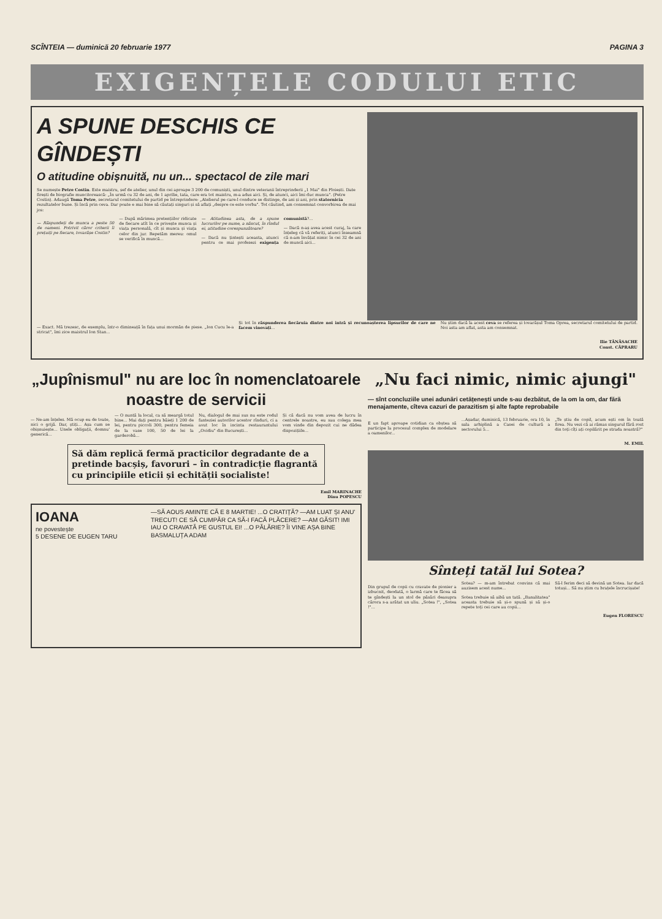SCÎNTEIA — duminică 20 februarie 1977 PAGINA 3
EXIGENȚELE CODULUI ETIC
A SPUNE DESCHIS CE GÎNDEȘTI
O atitudine obișnuită, nu un... spectacol de zile mari
Se numește Petre Costin. Este maistru, șef de atelier, unul din cei aproape 3 200 de comuniști, unul dintre veteranii întreprinderii „1 Mai" din Ploiești. Date firești de biografie muncitorească: „În urmă cu 32 de ani, de 1 aprilie, tata, care era tot maistru, m-a adus aici. Și, de atunci, aici îmi duc munca". (Petre Costin). Adaugă Toma Petre, secretarul comitetului de partid pe întreprindere: „Atelierul pe care-l conduce se distinge, de ani și ani, prin statornicia rezultatelor bune. Și încă prin ceva. Dar poate e mai bine să căutați singuri și să aflați „despre ce este vorba". Tot căutind, am consemnat convorbirea de mai jos:
— Răspundeți de munca a peste 50 de oameni. Potrivit căror criterii îi prețuiți pe fiecare, tovarășe Costin?
— După mărimea pretențiilor ridicate de fiecare atît în ce privește munca și viața personală, cît și munca și viața celor din jur. Repetăm mereu: omul se verifică în muncă...
— Atitudinea asta, de a spune lucrurilor pe nume, a născut, în rîndul ei, atitudine corespunzătoare?
— Dacă nu țintești aceasta, atunci pentru ce mai profesezi exigența comunistă?...
— Dacă n-aș avea acest curaj, la care înțeleg că vă referiți, atunci înseamnă că n-am învățat nimic în cei 32 de ani de muncă aici...
— Exact. Mă trezesc, de exemplu, într-o dimineață în fața unui mormăn de piese. „Ion Cucu le-a stricat", îmi zice maistrul Ion Stan...
Și tot în răspunderea fiecăruia dintre noi intră și recunoașterea lipsurilor de care ne facem vinovați...
Nu știm dacă la acest ceva se referea și tovarășul Toma Oprea, secretarul comitetului de partid. Noi asta am aflat, asta am consemnat.
Ilie TĂNĂSACHE
Const. CĂPRARU
„Jupînismul" nu are loc în nomenclatoarele noastre de servicii
— Ne-am înțeles. Mă ocup eu de toate, nici o grijă. Dar, știți... Așa cum se obișnuiește... Unele obligații, domnu' generică...
— O nuntă la local, ca să meargă totul bine... Mai dați pentru băieți 1 200 de lei, pentru piccoli 300, pentru femeia de la vase 100, 50 de lei la garderobă...
Nu, dialogul de mai sus nu este rodul fanteziei autorilor acestor rînduri, ci a avut loc în incinta restaurantului „Ovidiu" din București...
Și că dacă nu vom avea de lucru în centrele noastre, eu sau colega mea vom vinde din depozit cui ne dădea dispozițiile...
Să dăm replică fermă practicilor degradante de a pretinde bacșiș, favoruri – în contradicție flagrantă cu principiile eticii și echității socialiste!
Emil MARINACHE
Dinu POPESCU
IOANA
ne povestește
5 DESENE DE EUGEN TARU
—SĂ AOUS AMINTE CĂ E 8 MARTIE! ...O CRATIȚĂ? —AM LUAT ȘI ANU' TRECUT! CE SĂ CUMPĂR CA SĂ-I FACĂ PLĂCERE? —AM GĂSIT! IMI IAU O CRAVATĂ PE GUSTUL EI! ...O PĂLĂRIE? ÎI VINE AȘA BINE BASMALUȚA ADAM
„Nu faci nimic, nimic ajungi"
— sînt concluziile unei adunări cetățenești unde s-au dezbătut, de la om la om, dar fără menajamente, cîteva cazuri de parazitism și alte fapte reprobabile
E un fapt aproape cotidian ca obștea să participe la procesul complex de modelare a oamenilor...
...Așadar, duminică, 13 februarie, ora 10, în sala arhiplină a Casei de cultură a sectorului 5...
„Te știu de copil, acum ești om în toată firea. Nu vezi că ai rămas singurul fără rost din toți cîți ați copilărit pe strada noastră?"
M. EMIL
Sînteți tatăl lui Sotea?
Din grupul de copii cu cravate de pionier a izbucnit, deodată, o larmă care te făcea să te gîndești la un stol de păsări deasupra cărora s-a arătat un uliu. „Sotea !", „Sotea !"...
Sotea? — m-am întrebat convins că mai auzisem acest nume...
Sotea trebuie să aibă un tată. „Banalitatea" aceasta trebuie să și-o spună și să și-o repete toți cei care au copii...
Să-l ferim deci să devină un Sotea. Iar dacă totuși... Să nu știm cu brațele încrucișate!
Eugen FLORESCU